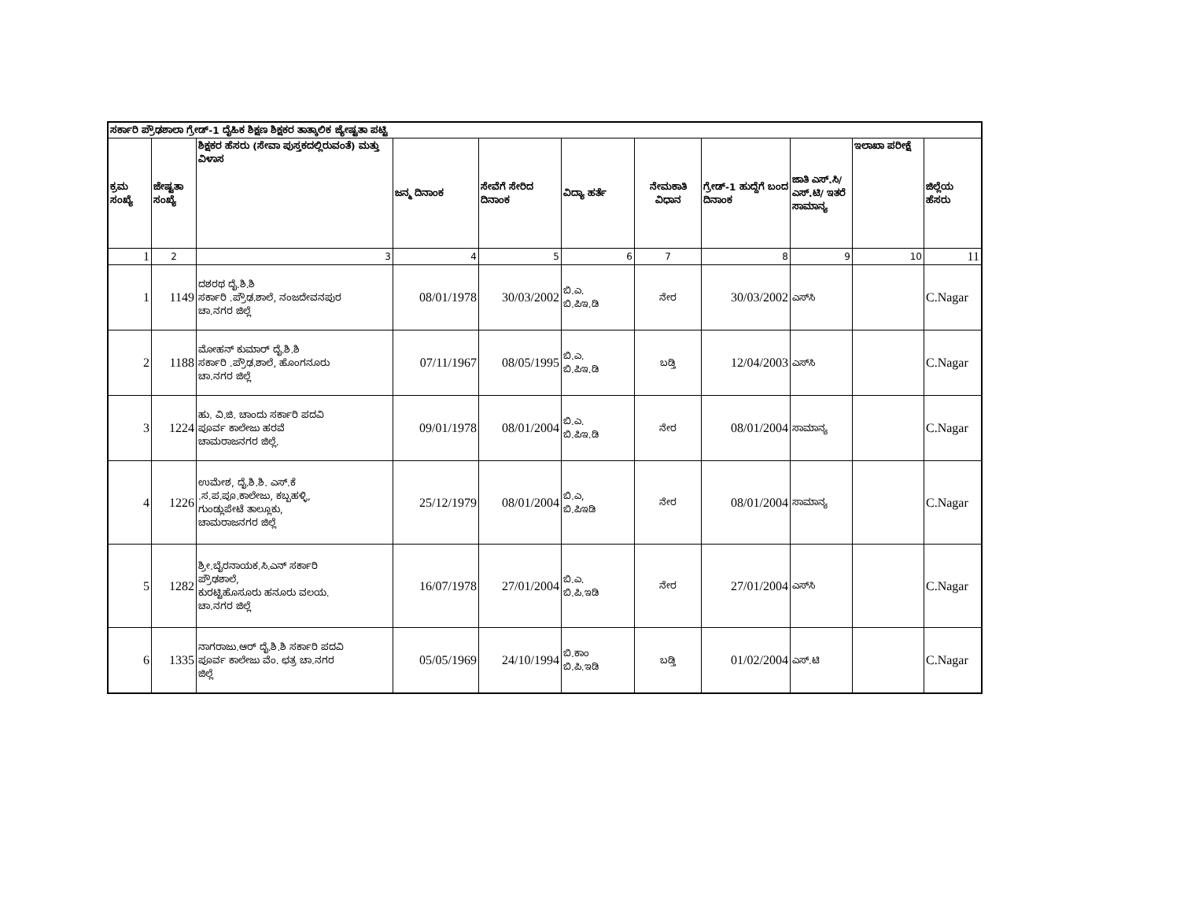| ಸರ್ಕಾರಿ ಪ್ರೌಢಶಾಲಾ ಗ್ರೇಡ್-1 ದೈಹಿಕ ಶಿಕ್ಷಣ ಶಿಕ್ಷಕರ ತಾತ್ಕಾಲಿಕ ಜ್ಯೇಷ್ಟತಾ ಪಟ್ಟಿ | | | | | | | | | | |
| --- | --- | --- | --- | --- | --- | --- | --- | --- | --- | --- |
| ಕ್ರಮ ಸಂಖ್ಯೆ | ಜೇಷ್ಟತಾ ಸಂಖ್ಯೆ | ಶಿಕ್ಷಕರ ಹೆಸರು (ಸೇವಾ ಪುಸ್ತಕದಲ್ಲಿರುವಂತೆ) ಮತ್ತು ವಿಳಾಸ | ಜನ್ಮ ದಿನಾಂಕ | ಸೇವೆಗೆ ಸೇರಿದ ದಿನಾಂಕ | ವಿದ್ಯಾ ಹರ್ತೆ | ನೇಮಕಾತಿ ವಿಧಾನ | ಗ್ರೇಡ್-1 ಹುದ್ದೆಗೆ ಬಂದ ದಿನಾಂಕ | ಜಾತಿ ಎಸ್.ಸಿ/ ಎಸ್.ಟಿ/ ಇತರೆ ಸಾಮಾನ್ಯ | ಇಲಾಖಾ ಪರೀಕ್ಷೆ | ಜಿಲ್ಲೆಯ ಹೆಸರು |
| 1 | 2 | 3 | 4 | 5 | 6 | 7 | 8 | 9 | 10 | 11 |
| 1 | 1149 | ದಶರಥ ದೈ.ಶಿ.ಶಿ ಸರ್ಕಾರಿ .ಪ್ರೌಢ.ಶಾಲೆ, ನಂಜದೇವನಪುರ ಚಾ.ನಗರ ಜಿಲ್ಲೆ | 08/01/1978 | 30/03/2002 | ಬಿ.ಎ. ಬಿ.ಪಿಇ.ಡಿ | ನೇರ | 30/03/2002 | ಎಸ್‌ಸಿ | | C.Nagar |
| 2 | 1188 | ಮೋಹನ್ ಕುಮಾರ್ ದೈ.ಶಿ.ಶಿ ಸರ್ಕಾರಿ .ಪ್ರೌಢ.ಶಾಲೆ, ಹೊಂಗನೂರು ಚಾ.ನಗರ ಜಿಲ್ಲೆ | 07/11/1967 | 08/05/1995 | ಬಿ.ಎ. ಬಿ.ಪಿಇ.ಡಿ | ಬಡ್ತಿ | 12/04/2003 | ಎಸ್‌ಸಿ | | C.Nagar |
| 3 | 1224 | ಹು. ವಿ.ಜಿ. ಚಾಂದು ಸರ್ಕಾರಿ ಪದವಿ ಪೂರ್ವ ಕಾಲೇಜು ಹರವೆ ಚಾಮರಾಜನಗರ ಜಿಲ್ಲೆ. | 09/01/1978 | 08/01/2004 | ಬಿ.ಎ. ಬಿ.ಪಿಇ.ಡಿ | ನೇರ | 08/01/2004 | ಸಾಮಾನ್ಯ | | C.Nagar |
| 4 | 1226 | ಉಮೇಶ, ದೈ.ಶಿ.ಶಿ. ಎಸ್.ಕೆ .ಸ.ಪ.ಪೂ.ಕಾಲೇಜು, ಕಬ್ಬಹಳ್ಳಿ, ಗುಂಡ್ಲುಪೇಟೆ ತಾಲ್ಲೂಕು, ಚಾಮರಾಜನಗರ ಜಿಲ್ಲೆ | 25/12/1979 | 08/01/2004 | ಬಿ.ಎ, ಬಿ.ಪಿಇಡಿ | ನೇರ | 08/01/2004 | ಸಾಮಾನ್ಯ | | C.Nagar |
| 5 | 1282 | ಶ್ರೀ.ಬೈರನಾಯಕ.ಸಿ.ಎನ್ ಸರ್ಕಾರಿ ಪ್ರೌಢಶಾಲೆ, ಕುರಟ್ಟಿಹೊಸೂರು ಹನೂರು ವಲಯ. ಚಾ.ನಗರ ಜಿಲ್ಲೆ | 16/07/1978 | 27/01/2004 | ಬಿ.ಎ. ಬಿ.ಪಿ.ಇಡಿ | ನೇರ | 27/01/2004 | ಎಸ್‌ಸಿ | | C.Nagar |
| 6 | 1335 | ನಾಗರಾಜು.ಆರ್ ದೈ.ಶಿ.ಶಿ ಸರ್ಕಾರಿ ಪದವಿ ಪೂರ್ವ ಕಾಲೇಜು ವೆಂ. ಛತ್ರ ಚಾ.ನಗರ ಜಿಲ್ಲೆ | 05/05/1969 | 24/10/1994 | ಬಿ.ಕಾಂ ಬಿ.ಪಿ.ಇಡಿ | ಬಡ್ತಿ | 01/02/2004 | ಎಸ್.ಟಿ | | C.Nagar |